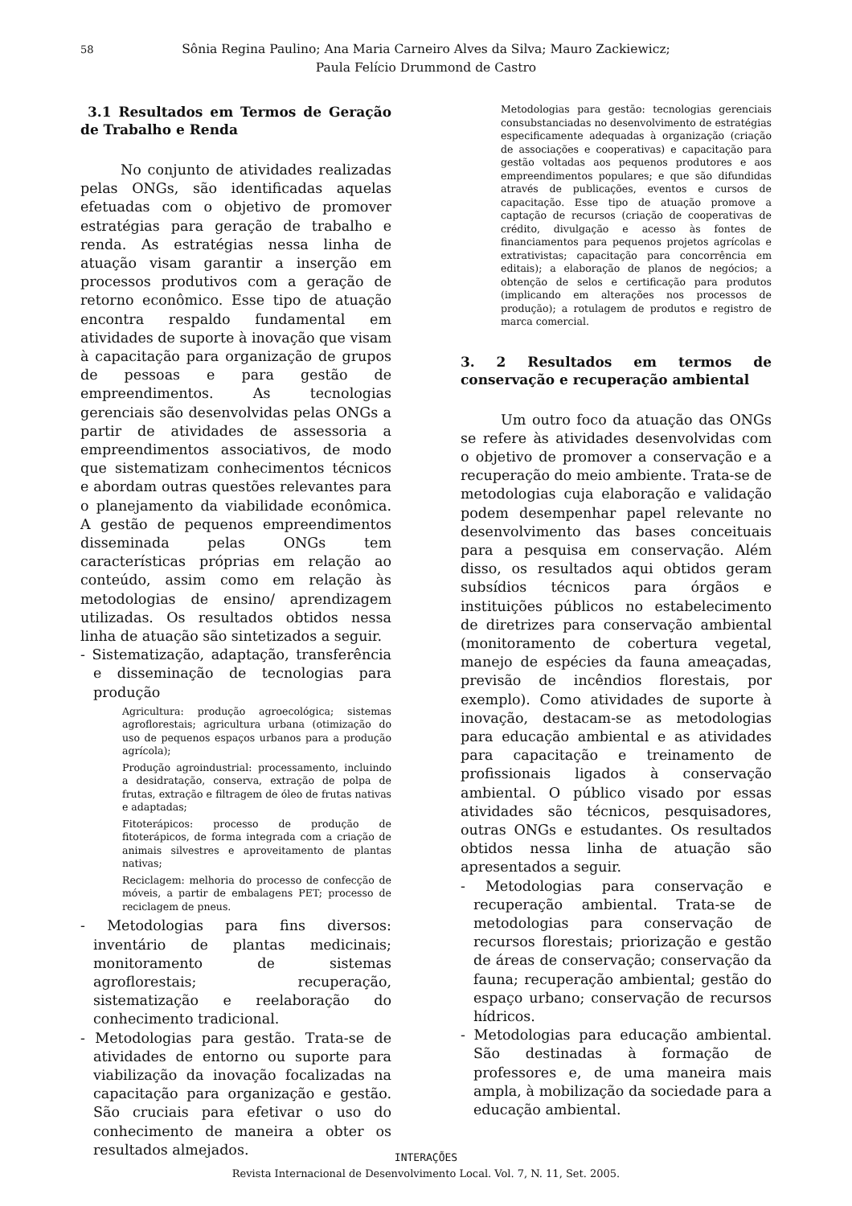58 Sônia Regina Paulino; Ana Maria Carneiro Alves da Silva; Mauro Zackiewicz;
Paula Felício Drummond de Castro
3.1 Resultados em Termos de Geração de Trabalho e Renda
No conjunto de atividades realizadas pelas ONGs, são identificadas aquelas efetuadas com o objetivo de promover estratégias para geração de trabalho e renda. As estratégias nessa linha de atuação visam garantir a inserção em processos produtivos com a geração de retorno econômico. Esse tipo de atuação encontra respaldo fundamental em atividades de suporte à inovação que visam à capacitação para organização de grupos de pessoas e para gestão de empreendimentos. As tecnologias gerenciais são desenvolvidas pelas ONGs a partir de atividades de assessoria a empreendimentos associativos, de modo que sistematizam conhecimentos técnicos e abordam outras questões relevantes para o planejamento da viabilidade econômica. A gestão de pequenos empreendimentos disseminada pelas ONGs tem características próprias em relação ao conteúdo, assim como em relação às metodologias de ensino/ aprendizagem utilizadas. Os resultados obtidos nessa linha de atuação são sintetizados a seguir.
- Sistematização, adaptação, transferência e disseminação de tecnologias para produção
Agricultura: produção agroecológica; sistemas agroflorestais; agricultura urbana (otimização do uso de pequenos espaços urbanos para a produção agrícola);
Produção agroindustrial: processamento, incluindo a desidratação, conserva, extração de polpa de frutas, extração e filtragem de óleo de frutas nativas e adaptadas;
Fitoterápicos: processo de produção de fitoterápicos, de forma integrada com a criação de animais silvestres e aproveitamento de plantas nativas;
Reciclagem: melhoria do processo de confecção de móveis, a partir de embalagens PET; processo de reciclagem de pneus.
- Metodologias para fins diversos: inventário de plantas medicinais; monitoramento de sistemas agroflorestais; recuperação, sistematização e reelaboração do conhecimento tradicional.
- Metodologias para gestão. Trata-se de atividades de entorno ou suporte para viabilização da inovação focalizadas na capacitação para organização e gestão. São cruciais para efetivar o uso do conhecimento de maneira a obter os resultados almejados.
Metodologias para gestão: tecnologias gerenciais consubstanciadas no desenvolvimento de estratégias especificamente adequadas à organização (criação de associações e cooperativas) e capacitação para gestão voltadas aos pequenos produtores e aos empreendimentos populares; e que são difundidas através de publicações, eventos e cursos de capacitação. Esse tipo de atuação promove a captação de recursos (criação de cooperativas de crédito, divulgação e acesso às fontes de financiamentos para pequenos projetos agrícolas e extrativistas; capacitação para concorrência em editais); a elaboração de planos de negócios; a obtenção de selos e certificação para produtos (implicando em alterações nos processos de produção); a rotulagem de produtos e registro de marca comercial.
3. 2 Resultados em termos de conservação e recuperação ambiental
Um outro foco da atuação das ONGs se refere às atividades desenvolvidas com o objetivo de promover a conservação e a recuperação do meio ambiente. Trata-se de metodologias cuja elaboração e validação podem desempenhar papel relevante no desenvolvimento das bases conceituais para a pesquisa em conservação. Além disso, os resultados aqui obtidos geram subsídios técnicos para órgãos e instituições públicos no estabelecimento de diretrizes para conservação ambiental (monitoramento de cobertura vegetal, manejo de espécies da fauna ameaçadas, previsão de incêndios florestais, por exemplo). Como atividades de suporte à inovação, destacam-se as metodologias para educação ambiental e as atividades para capacitação e treinamento de profissionais ligados à conservação ambiental. O público visado por essas atividades são técnicos, pesquisadores, outras ONGs e estudantes. Os resultados obtidos nessa linha de atuação são apresentados a seguir.
- Metodologias para conservação e recuperação ambiental. Trata-se de metodologias para conservação de recursos florestais; priorização e gestão de áreas de conservação; conservação da fauna; recuperação ambiental; gestão do espaço urbano; conservação de recursos hídricos.
- Metodologias para educação ambiental. São destinadas à formação de professores e, de uma maneira mais ampla, à mobilização da sociedade para a educação ambiental.
INTERAÇÕES
Revista Internacional de Desenvolvimento Local. Vol. 7, N. 11, Set. 2005.